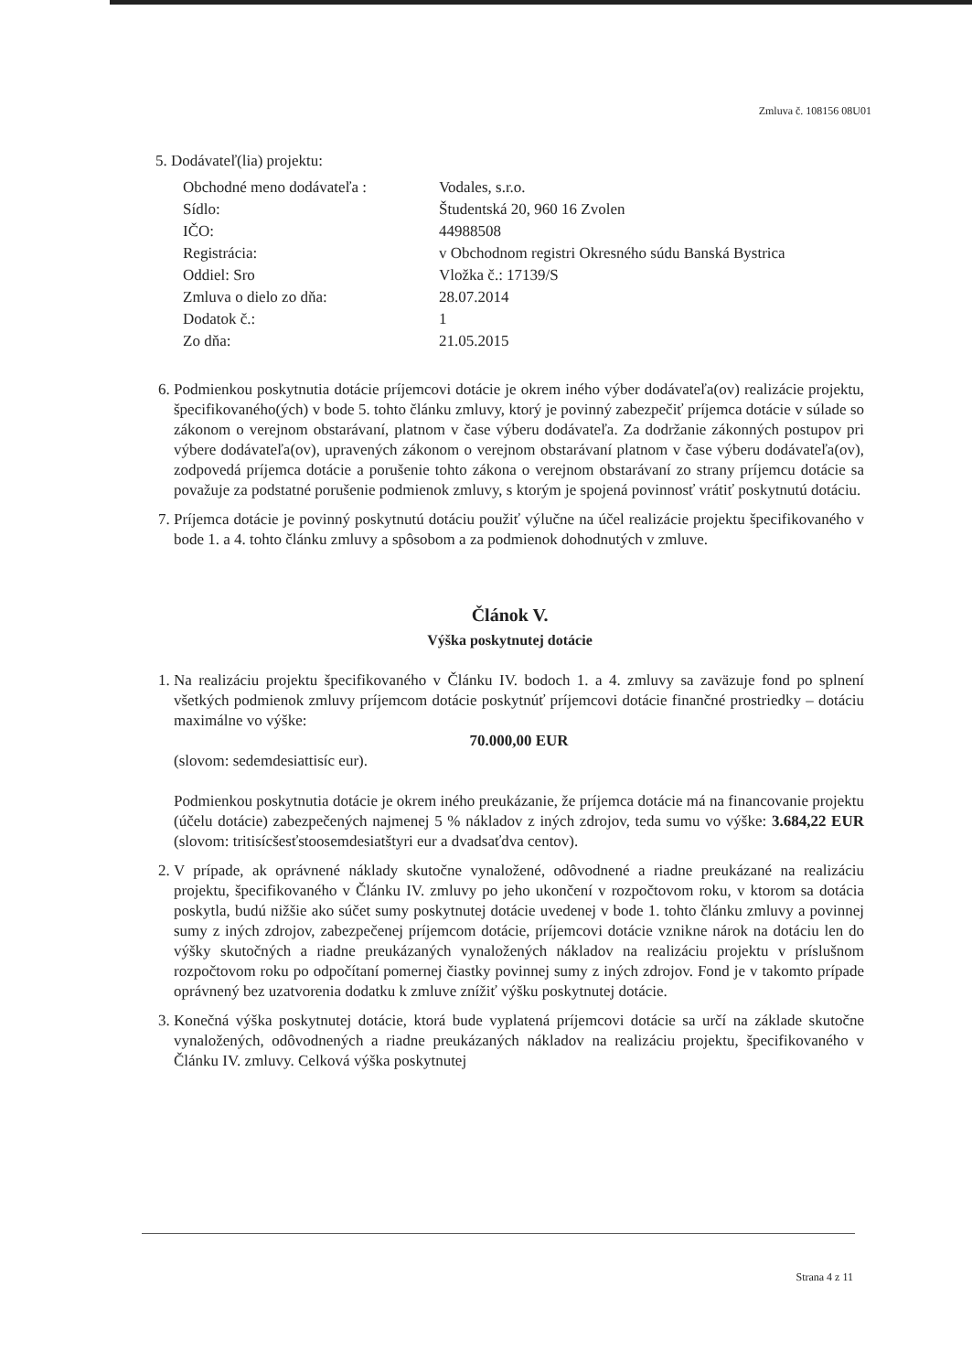Zmluva č. 108156 08U01
5. Dodávateľ(lia) projektu:
Obchodné meno dodávateľa :
Vodales, s.r.o.
Sídlo:
Študentská 20, 960 16 Zvolen
IČO:
44988508
Registrácia:
v Obchodnom registri Okresného súdu Banská Bystrica
Oddiel: Sro
Vložka č.: 17139/S
Zmluva o dielo zo dňa:
28.07.2014
Dodatok č.:
1
Zo dňa:
21.05.2015
6. Podmienkou poskytnutia dotácie príjemcovi dotácie je okrem iného výber dodávateľa(ov) realizácie projektu, špecifikovaného(ých) v bode 5. tohto článku zmluvy, ktorý je povinný zabezpečiť príjemca dotácie v súlade so zákonom o verejnom obstarávaní, platnom v čase výberu dodávateľa. Za dodržanie zákonných postupov pri výbere dodávateľa(ov), upravených zákonom o verejnom obstarávaní platnom v čase výberu dodávateľa(ov), zodpovedá príjemca dotácie a porušenie tohto zákona o verejnom obstarávaní zo strany príjemcu dotácie sa považuje za podstatné porušenie podmienok zmluvy, s ktorým je spojená povinnosť vrátiť poskytnutú dotáciu.
7. Príjemca dotácie je povinný poskytnutú dotáciu použiť výlučne na účel realizácie projektu špecifikovaného v bode 1. a 4. tohto článku zmluvy a spôsobom a za podmienok dohodnutých v zmluve.
Článok V.
Výška poskytnutej dotácie
1. Na realizáciu projektu špecifikovaného v Článku IV. bodoch 1. a 4. zmluvy sa zaväzuje fond po splnení všetkých podmienok zmluvy príjemcom dotácie poskytnúť príjemcovi dotácie finančné prostriedky – dotáciu maximálne vo výške:
70.000,00 EUR
(slovom: sedemdesiattisíc eur).
Podmienkou poskytnutia dotácie je okrem iného preukázanie, že príjemca dotácie má na financovanie projektu (účelu dotácie) zabezpečených najmenej 5 % nákladov z iných zdrojov, teda sumu vo výške: 3.684,22 EUR (slovom: tritisícšesťstoosemdesiatštyri eur a dvadsaťdva centov).
2. V prípade, ak oprávnené náklady skutočne vynaložené, odôvodnené a riadne preukázané na realizáciu projektu, špecifikovaného v Článku IV. zmluvy po jeho ukončení v rozpočtovom roku, v ktorom sa dotácia poskytla, budú nižšie ako súčet sumy poskytnutej dotácie uvedenej v bode 1. tohto článku zmluvy a povinnej sumy z iných zdrojov, zabezpečenej príjemcom dotácie, príjemcovi dotácie vznikne nárok na dotáciu len do výšky skutočných a riadne preukázaných vynaložených nákladov na realizáciu projektu v príslušnom rozpočtovom roku po odpočítaní pomernej čiastky povinnej sumy z iných zdrojov. Fond je v takomto prípade oprávnený bez uzatvorenia dodatku k zmluve znížiť výšku poskytnutej dotácie.
3. Konečná výška poskytnutej dotácie, ktorá bude vyplatená príjemcovi dotácie sa určí na základe skutočne vynaložených, odôvodnených a riadne preukázaných nákladov na realizáciu projektu, špecifikovaného v Článku IV. zmluvy. Celková výška poskytnutej
Strana 4 z 11